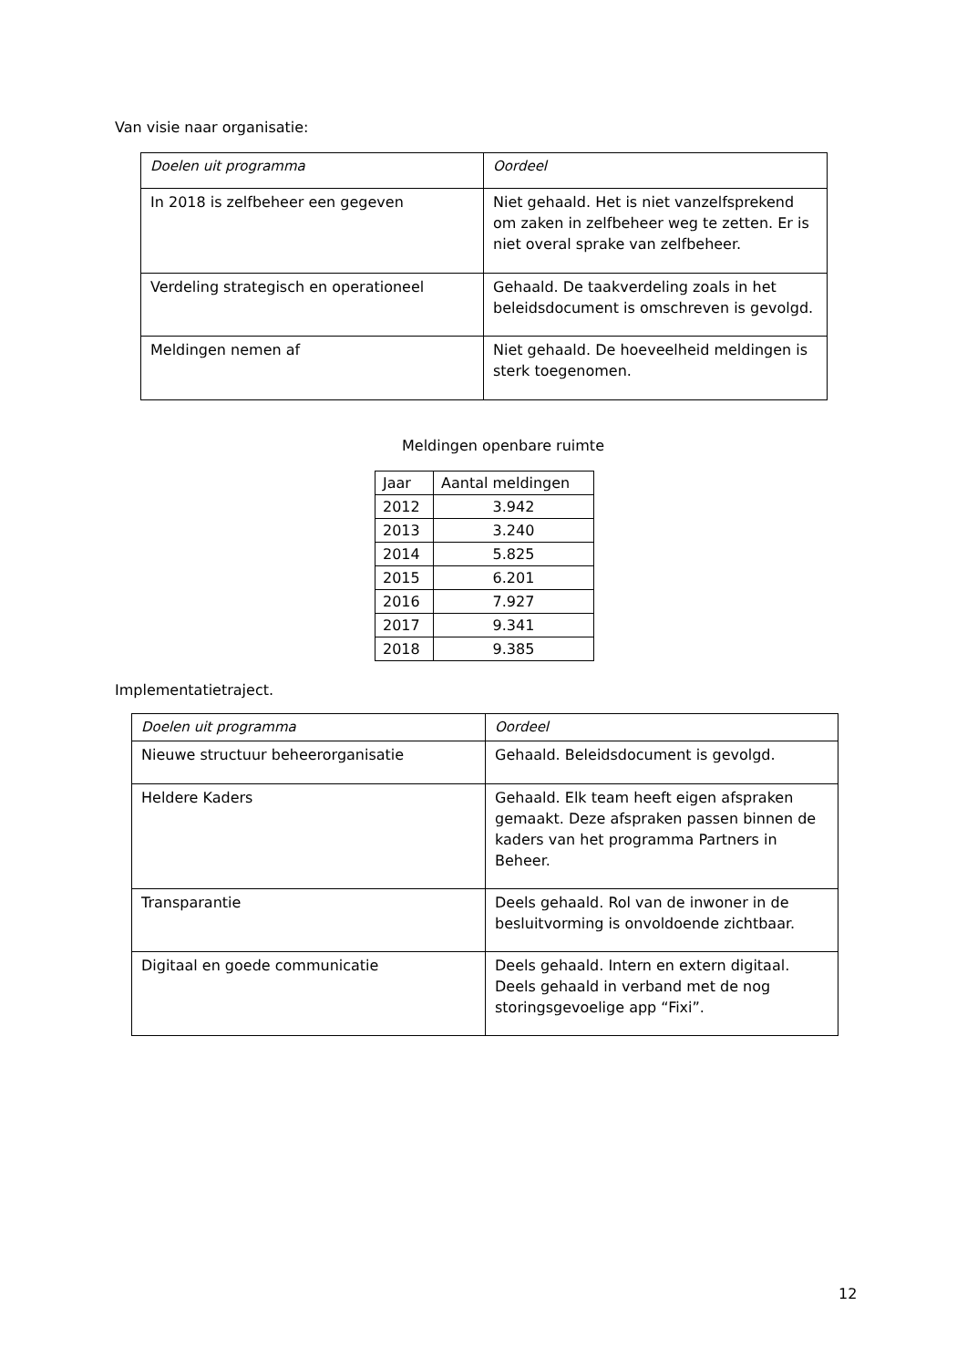Van visie naar organisatie:
| Doelen uit programma | Oordeel |
| In 2018 is zelfbeheer een gegeven | Niet gehaald. Het is niet vanzelfsprekend om zaken in zelfbeheer weg te zetten. Er is niet overal sprake van zelfbeheer. |
| Verdeling strategisch en operationeel | Gehaald. De taakverdeling zoals in het beleidsdocument is omschreven is gevolgd. |
| Meldingen nemen af | Niet gehaald. De hoeveelheid meldingen is sterk toegenomen. |
Meldingen openbare ruimte
| Jaar | Aantal meldingen |
| 2012 | 3.942 |
| 2013 | 3.240 |
| 2014 | 5.825 |
| 2015 | 6.201 |
| 2016 | 7.927 |
| 2017 | 9.341 |
| 2018 | 9.385 |
Implementatietraject.
| Doelen uit programma | Oordeel |
| Nieuwe structuur beheerorganisatie | Gehaald. Beleidsdocument is gevolgd. |
| Heldere Kaders | Gehaald. Elk team heeft eigen afspraken gemaakt. Deze afspraken passen binnen de kaders van het programma Partners in Beheer. |
| Transparantie | Deels gehaald. Rol van de inwoner in de besluitvorming is onvoldoende zichtbaar. |
| Digitaal en goede communicatie | Deels gehaald. Intern en extern digitaal. Deels gehaald in verband met de nog storingsgevoelige app “Fixi”. |
12